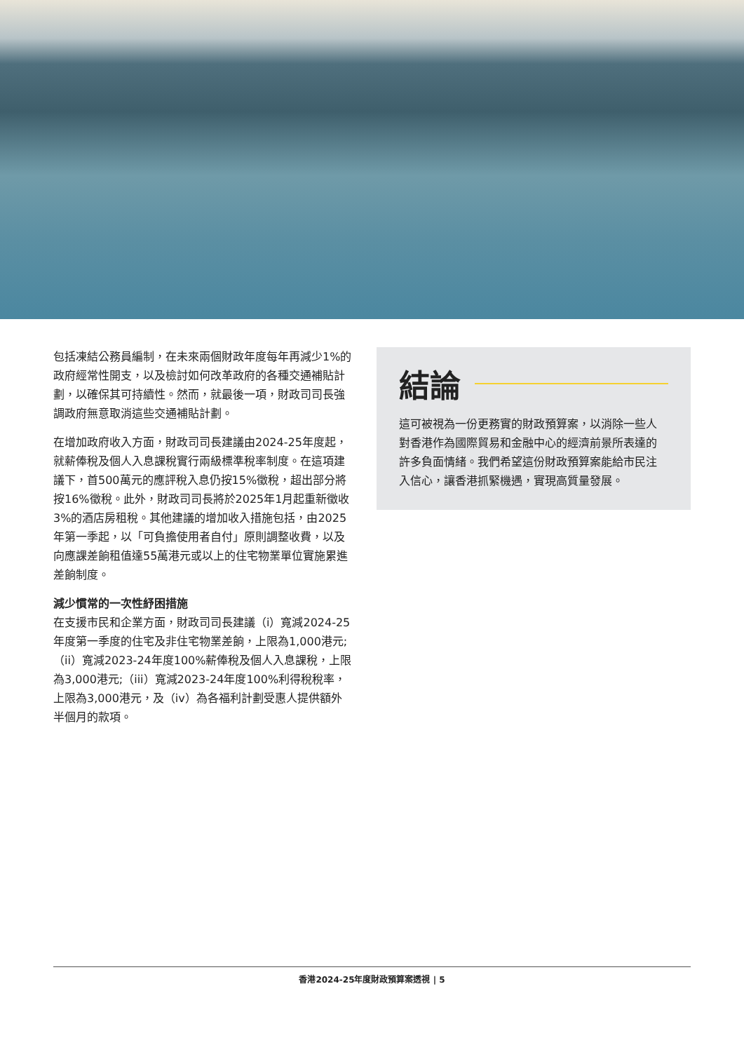包括凍結公務員編制，在未來兩個財政年度每年再減少1%的政府經常性開支，以及檢討如何改革政府的各種交通補貼計劃，以確保其可持續性。然而，就最後一項，財政司司長強調政府無意取消這些交通補貼計劃。
在增加政府收入方面，財政司司長建議由2024-25年度起，就薪俸稅及個人入息課稅實行兩級標準稅率制度。在這項建議下，首500萬元的應評稅入息仍按15%徵稅，超出部分將按16%徵稅。此外，財政司司長將於2025年1月起重新徵收3%的酒店房租稅。其他建議的增加收入措施包括，由2025年第一季起，以「可負擔使用者自付」原則調整收費，以及向應課差餉租值達55萬港元或以上的住宅物業單位實施累進差餉制度。
減少慣常的一次性紓困措施
在支援市民和企業方面，財政司司長建議（i）寬減2024-25年度第一季度的住宅及非住宅物業差餉，上限為1,000港元;（ii）寬減2023-24年度100%薪俸稅及個人入息課稅，上限為3,000港元;（iii）寬減2023-24年度100%利得稅稅率，上限為3,000港元，及（iv）為各福利計劃受惠人提供額外半個月的款項。
結論
這可被視為一份更務實的財政預算案，以消除一些人對香港作為國際貿易和金融中心的經濟前景所表達的許多負面情緒。我們希望這份財政預算案能給市民注入信心，讓香港抓緊機遇，實現高質量發展。
香港2024-25年度財政預算案透視 | 5